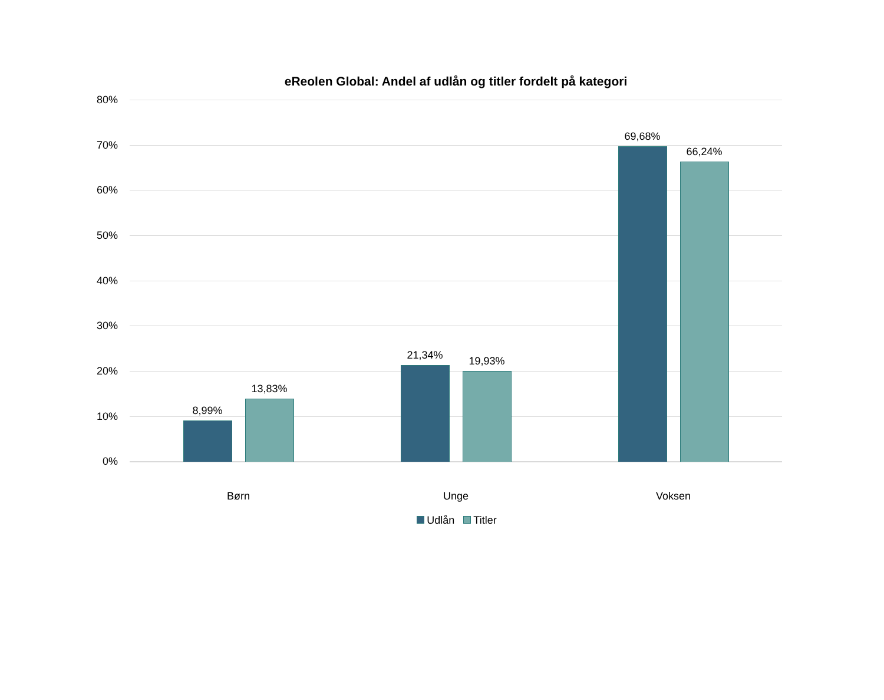eReolen Global: Andel af udlån og titler fordelt på kategori
80%
70%
60%
50%
40%
30%
20%
10%
0%
8,99%
13,83%
21,34%
19,93%
69,68%
66,24%
Børn Unge Voksen
Udlån Titler